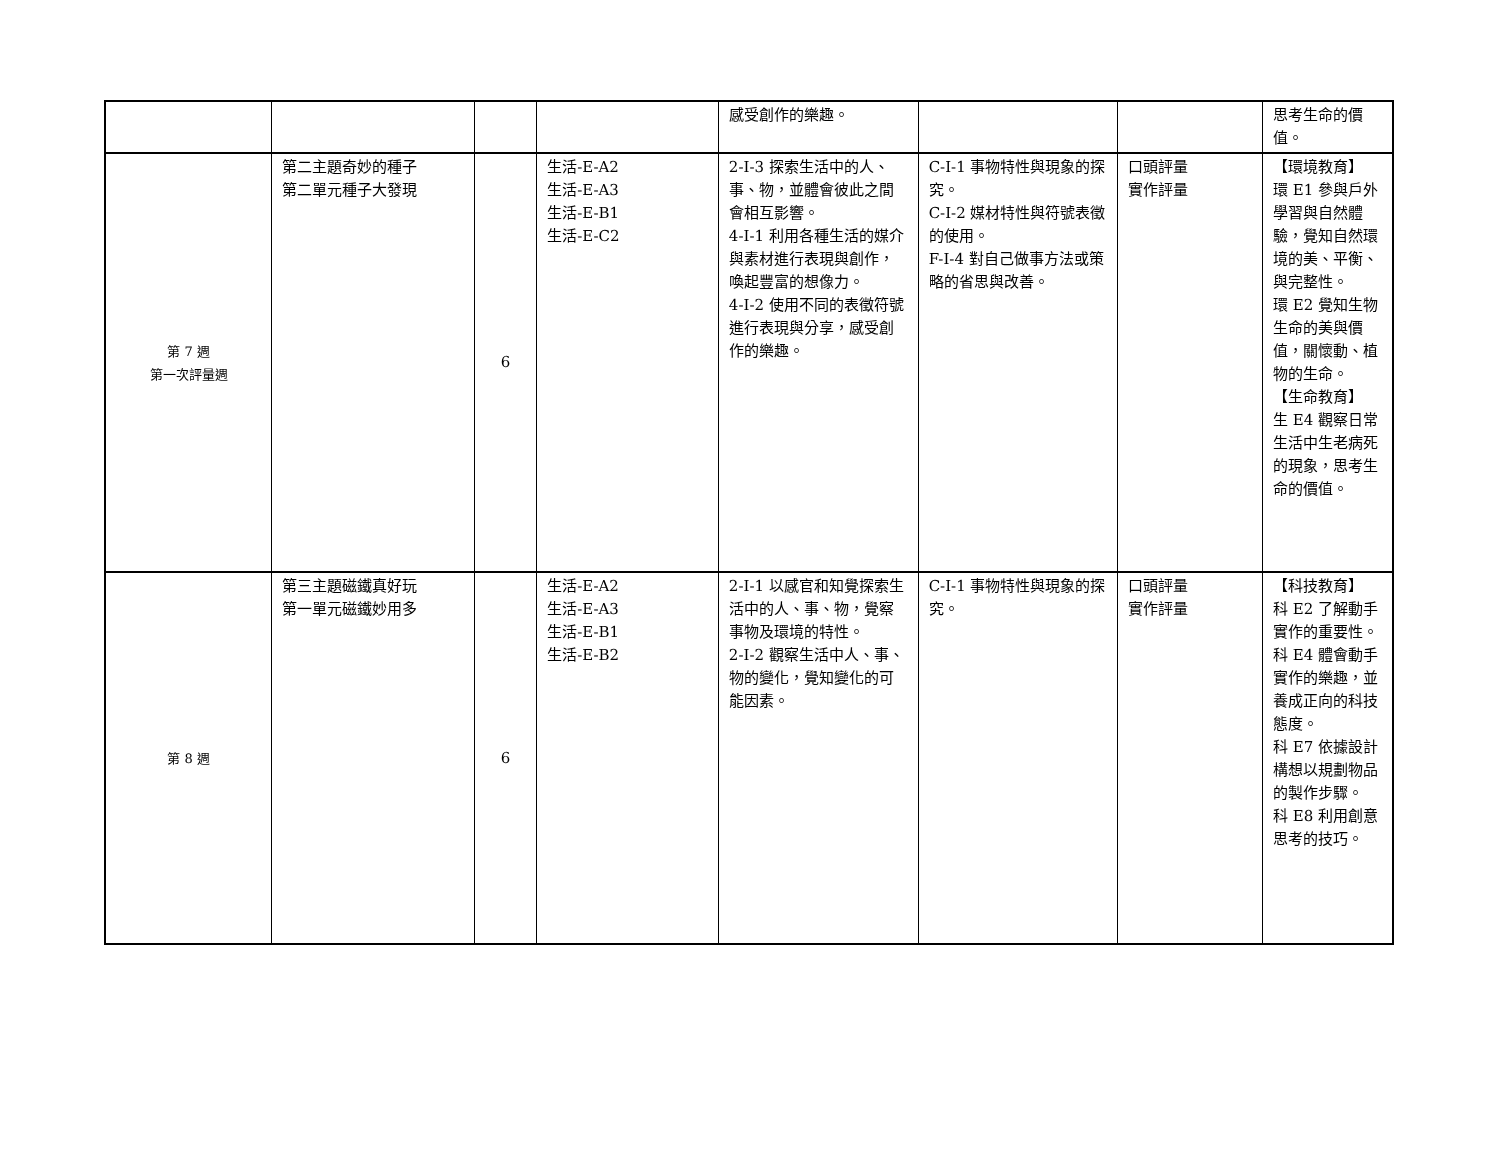| | | | | 感受創作的樂趣。 | | | 思考生命的價值。 |
| 第 7 週 第一次評量週 | 第二主題奇妙的種子 第二單元種子大發現 | 6 | 生活-E-A2 生活-E-A3 生活-E-B1 生活-E-C2 | 2-I-3 探索生活中的人、事、物，並體會彼此之間會相互影響。 4-I-1 利用各種生活的媒介與素材進行表現與創作，喚起豐富的想像力。 4-I-2 使用不同的表徵符號進行表現與分享，感受創作的樂趣。 | C-I-1 事物特性與現象的探究。 C-I-2 媒材特性與符號表徵的使用。 F-I-4 對自己做事方法或策略的省思與改善。 | 口頭評量 實作評量 | 【環境教育】 環 E1 參與戶外學習與自然體驗，覺知自然環境的美、平衡、與完整性。 環 E2 覺知生物生命的美與價值，關懷動、植物的生命。 【生命教育】 生 E4 觀察日常生活中生老病死的現象，思考生命的價值。 |
| 第 8 週 | 第三主題磁鐵真好玩 第一單元磁鐵妙用多 | 6 | 生活-E-A2 生活-E-A3 生活-E-B1 生活-E-B2 | 2-I-1 以感官和知覺探索生活中的人、事、物，覺察事物及環境的特性。 2-I-2 觀察生活中人、事、物的變化，覺知變化的可能因素。 | C-I-1 事物特性與現象的探究。 | 口頭評量 實作評量 | 【科技教育】 科 E2 了解動手實作的重要性。 科 E4 體會動手實作的樂趣，並養成正向的科技態度。 科 E7 依據設計構想以規劃物品的製作步驟。 科 E8 利用創意思考的技巧。 |